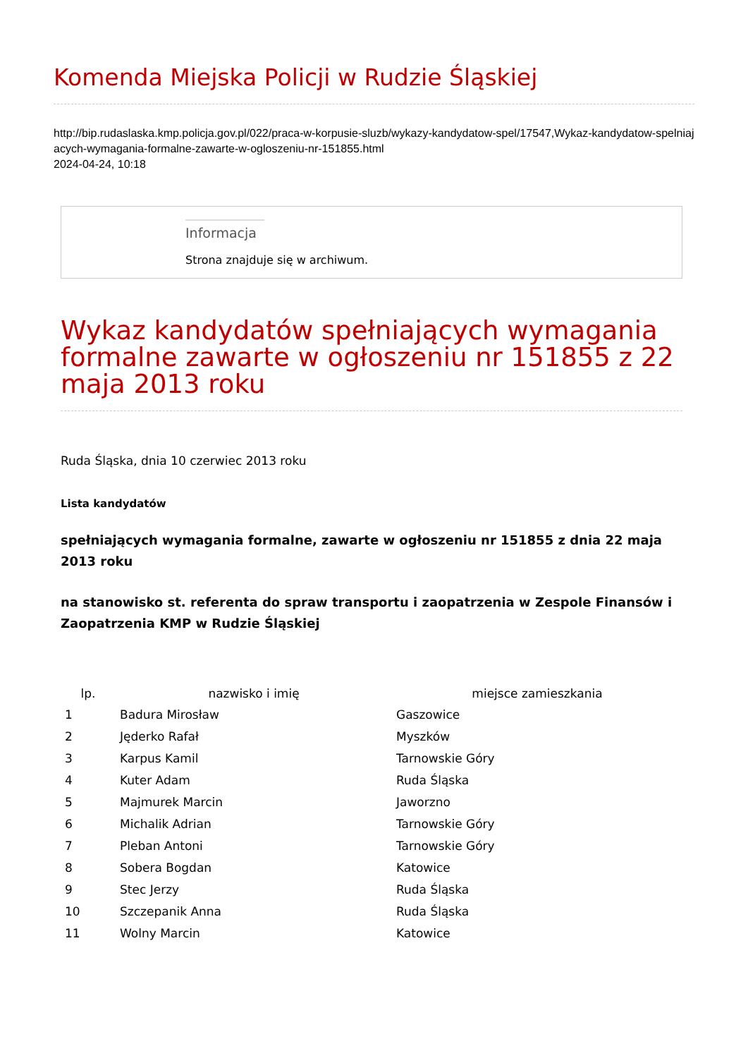Komenda Miejska Policji w Rudzie Śląskiej
http://bip.rudaslaska.kmp.policja.gov.pl/022/praca-w-korpusie-sluzb/wykazy-kandydatow-spel/17547,Wykaz-kandydatow-spelniajacych-wymagania-formalne-zawarte-w-ogloszeniu-nr-151855.html
2024-04-24, 10:18
Informacja
Strona znajduje się w archiwum.
Wykaz kandydatów spełniających wymagania formalne zawarte w ogłoszeniu nr 151855 z 22 maja 2013 roku
Ruda Śląska, dnia 10 czerwiec 2013 roku
Lista kandydatów
spełniających wymagania formalne, zawarte w ogłoszeniu nr 151855 z dnia 22 maja 2013 roku
na stanowisko st. referenta do spraw transportu i zaopatrzenia w Zespole Finansów i Zaopatrzenia KMP w Rudzie Śląskiej
| lp. | nazwisko i imię | miejsce zamieszkania |
| --- | --- | --- |
| 1 | Badura Mirosław | Gaszowice |
| 2 | Jęderko Rafał | Myszków |
| 3 | Karpus Kamil | Tarnowskie Góry |
| 4 | Kuter Adam | Ruda Śląska |
| 5 | Majmurek Marcin | Jaworzno |
| 6 | Michalik Adrian | Tarnowskie Góry |
| 7 | Pleban Antoni | Tarnowskie Góry |
| 8 | Sobera Bogdan | Katowice |
| 9 | Stec Jerzy | Ruda Śląska |
| 10 | Szczepanik Anna | Ruda Śląska |
| 11 | Wolny Marcin | Katowice |